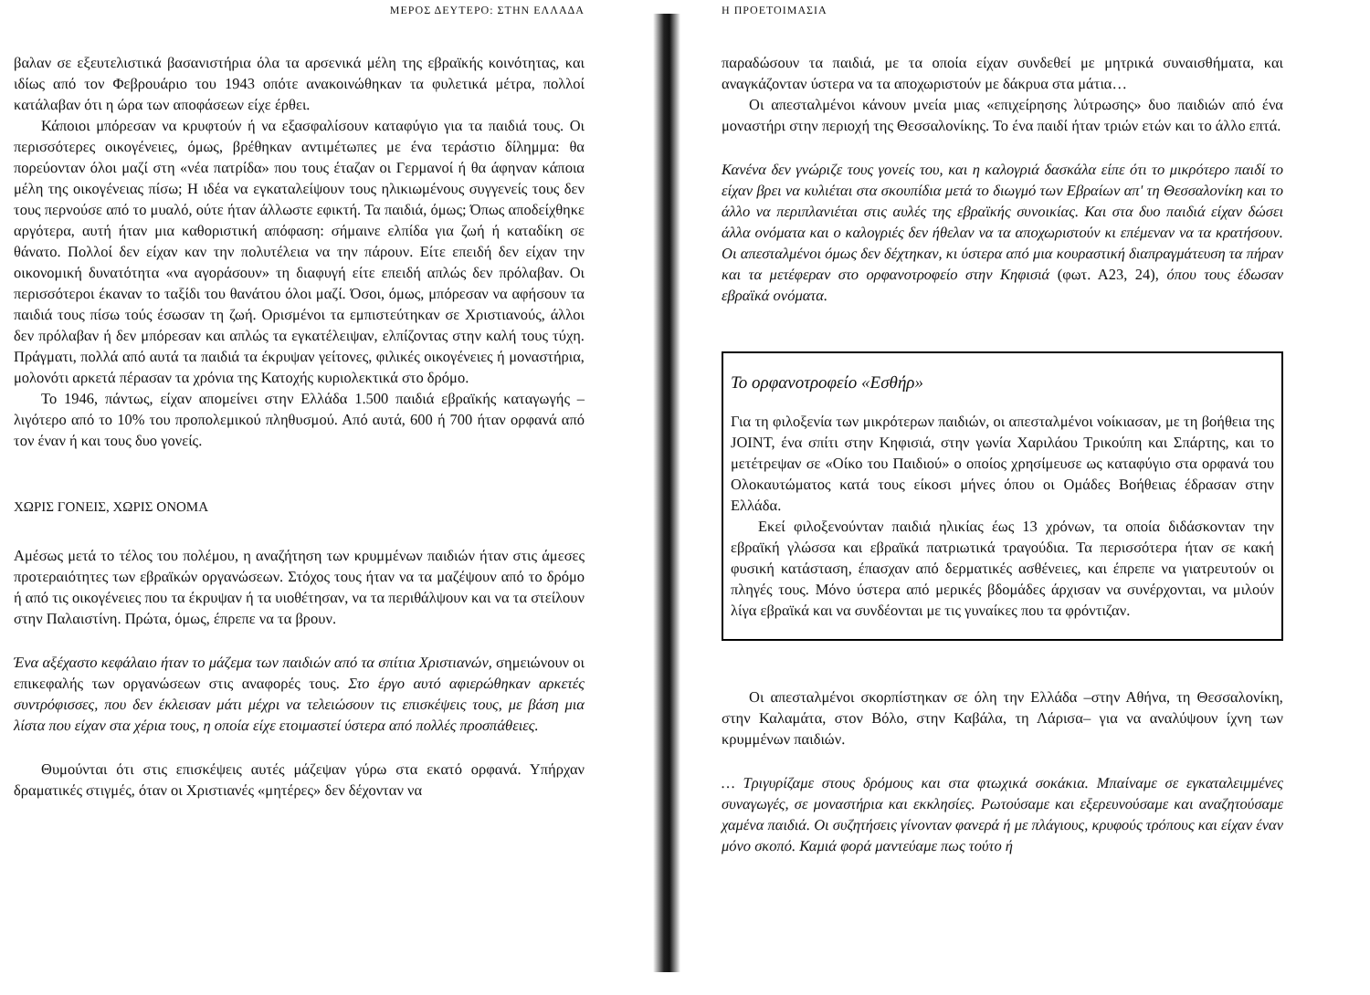ΜΕΡΟΣ ΔΕΥΤΕΡΟ: ΣΤΗΝ ΕΛΛΑΔΑ
βαλαν σε εξευτελιστικά βασανιστήρια όλα τα αρσενικά μέλη της εβραϊκής κοινότητας, και ιδίως από τον Φεβρουάριο του 1943 οπότε ανακοινώθηκαν τα φυλετικά μέτρα, πολλοί κατάλαβαν ότι η ώρα των αποφάσεων είχε έρθει.
Κάποιοι μπόρεσαν να κρυφτούν ή να εξασφαλίσουν καταφύγιο για τα παιδιά τους. Οι περισσότερες οικογένειες, όμως, βρέθηκαν αντιμέτωπες με ένα τεράστιο δίλημμα: θα πορεύονταν όλοι μαζί στη «νέα πατρίδα» που τους έταζαν οι Γερμανοί ή θα άφηναν κάποια μέλη της οικογένειας πίσω; Η ιδέα να εγκαταλείψουν τους ηλικιωμένους συγγενείς τους δεν τους περνούσε από το μυαλό, ούτε ήταν άλλωστε εφικτή. Τα παιδιά, όμως; Όπως αποδείχθηκε αργότερα, αυτή ήταν μια καθοριστική απόφαση: σήμαινε ελπίδα για ζωή ή καταδίκη σε θάνατο. Πολλοί δεν είχαν καν την πολυτέλεια να την πάρουν. Είτε επειδή δεν είχαν την οικονομική δυνατότητα «να αγοράσουν» τη διαφυγή είτε επειδή απλώς δεν πρόλαβαν. Οι περισσότεροι έκαναν το ταξίδι του θανάτου όλοι μαζί. Όσοι, όμως, μπόρεσαν να αφήσουν τα παιδιά τους πίσω τούς έσωσαν τη ζωή. Ορισμένοι τα εμπιστεύτηκαν σε Χριστιανούς, άλλοι δεν πρόλαβαν ή δεν μπόρεσαν και απλώς τα εγκατέλειψαν, ελπίζοντας στην καλή τους τύχη. Πράγματι, πολλά από αυτά τα παιδιά τα έκρυψαν γείτονες, φιλικές οικογένειες ή μοναστήρια, μολονότι αρκετά πέρασαν τα χρόνια της Κατοχής κυριολεκτικά στο δρόμο.
Το 1946, πάντως, είχαν απομείνει στην Ελλάδα 1.500 παιδιά εβραϊκής καταγωγής – λιγότερο από το 10% του προπολεμικού πληθυσμού. Από αυτά, 600 ή 700 ήταν ορφανά από τον έναν ή και τους δυο γονείς.
ΧΩΡΙΣ ΓΟΝΕΙΣ, ΧΩΡΙΣ ΟΝΟΜΑ
Αμέσως μετά το τέλος του πολέμου, η αναζήτηση των κρυμμένων παιδιών ήταν στις άμεσες προτεραιότητες των εβραϊκών οργανώσεων. Στόχος τους ήταν να τα μαζέψουν από το δρόμο ή από τις οικογένειες που τα έκρυψαν ή τα υιοθέτησαν, να τα περιθάλψουν και να τα στείλουν στην Παλαιστίνη. Πρώτα, όμως, έπρεπε να τα βρουν.
Ένα αξέχαστο κεφάλαιο ήταν το μάζεμα των παιδιών από τα σπίτια Χριστιανών, σημειώνουν οι επικεφαλής των οργανώσεων στις αναφορές τους. Στο έργο αυτό αφιερώθηκαν αρκετές συντρόφισσες, που δεν έκλεισαν μάτι μέχρι να τελειώσουν τις επισκέψεις τους, με βάση μια λίστα που είχαν στα χέρια τους, η οποία είχε ετοιμαστεί ύστερα από πολλές προσπάθειες.
Θυμούνται ότι στις επισκέψεις αυτές μάζεψαν γύρω στα εκατό ορφανά. Υπήρχαν δραματικές στιγμές, όταν οι Χριστιανές «μητέρες» δεν δέχονταν να
Η ΠΡΟΕΤΟΙΜΑΣΙΑ
παραδώσουν τα παιδιά, με τα οποία είχαν συνδεθεί με μητρικά συναισθήματα, και αναγκάζονταν ύστερα να τα αποχωριστούν με δάκρυα στα μάτια…
Οι απεσταλμένοι κάνουν μνεία μιας «επιχείρησης λύτρωσης» δυο παιδιών από ένα μοναστήρι στην περιοχή της Θεσσαλονίκης. Το ένα παιδί ήταν τριών ετών και το άλλο επτά.
Κανένα δεν γνώριζε τους γονείς του, και η καλογριά δασκάλα είπε ότι το μικρότερο παιδί το είχαν βρει να κυλιέται στα σκουπίδια μετά το διωγμό των Εβραίων απ' τη Θεσσαλονίκη και το άλλο να περιπλανιέται στις αυλές της εβραϊκής συνοικίας. Και στα δυο παιδιά είχαν δώσει άλλα ονόματα και ο καλογριές δεν ήθελαν να τα αποχωριστούν κι επέμεναν να τα κρατήσουν. Οι απεσταλμένοι όμως δεν δέχτηκαν, κι ύστερα από μια κουραστική διαπραγμάτευση τα πήραν και τα μετέφεραν στο ορφανοτροφείο στην Κηφισιά (φωτ. Α23, 24), όπου τους έδωσαν εβραϊκά ονόματα.
Το ορφανοτροφείο «Εσθήρ»
Για τη φιλοξενία των μικρότερων παιδιών, οι απεσταλμένοι νοίκιασαν, με τη βοήθεια της JOINT, ένα σπίτι στην Κηφισιά, στην γωνία Χαριλάου Τρικούπη και Σπάρτης, και το μετέτρεψαν σε «Οίκο του Παιδιού» ο οποίος χρησίμευσε ως καταφύγιο στα ορφανά του Ολοκαυτώματος κατά τους είκοσι μήνες όπου οι Ομάδες Βοήθειας έδρασαν στην Ελλάδα.
Εκεί φιλοξενούνταν παιδιά ηλικίας έως 13 χρόνων, τα οποία διδάσκονταν την εβραϊκή γλώσσα και εβραϊκά πατριωτικά τραγούδια. Τα περισσότερα ήταν σε κακή φυσική κατάσταση, έπασχαν από δερματικές ασθένειες, και έπρεπε να γιατρευτούν οι πληγές τους. Μόνο ύστερα από μερικές βδομάδες άρχισαν να συνέρχονται, να μιλούν λίγα εβραϊκά και να συνδέονται με τις γυναίκες που τα φρόντιζαν.
Οι απεσταλμένοι σκορπίστηκαν σε όλη την Ελλάδα –στην Αθήνα, τη Θεσσαλονίκη, στην Καλαμάτα, στον Βόλο, στην Καβάλα, τη Λάρισα– για να αναλύψουν ίχνη των κρυμμένων παιδιών.
… Τριγυρίζαμε στους δρόμους και στα φτωχικά σοκάκια. Μπαίναμε σε εγκαταλειμμένες συναγωγές, σε μοναστήρια και εκκλησίες. Ρωτούσαμε και εξερευνούσαμε και αναζητούσαμε χαμένα παιδιά. Οι συζητήσεις γίνονταν φανερά ή με πλάγιους, κρυφούς τρόπους και είχαν έναν μόνο σκοπό. Καμιά φορά μαντεύαμε πως τούτο ή